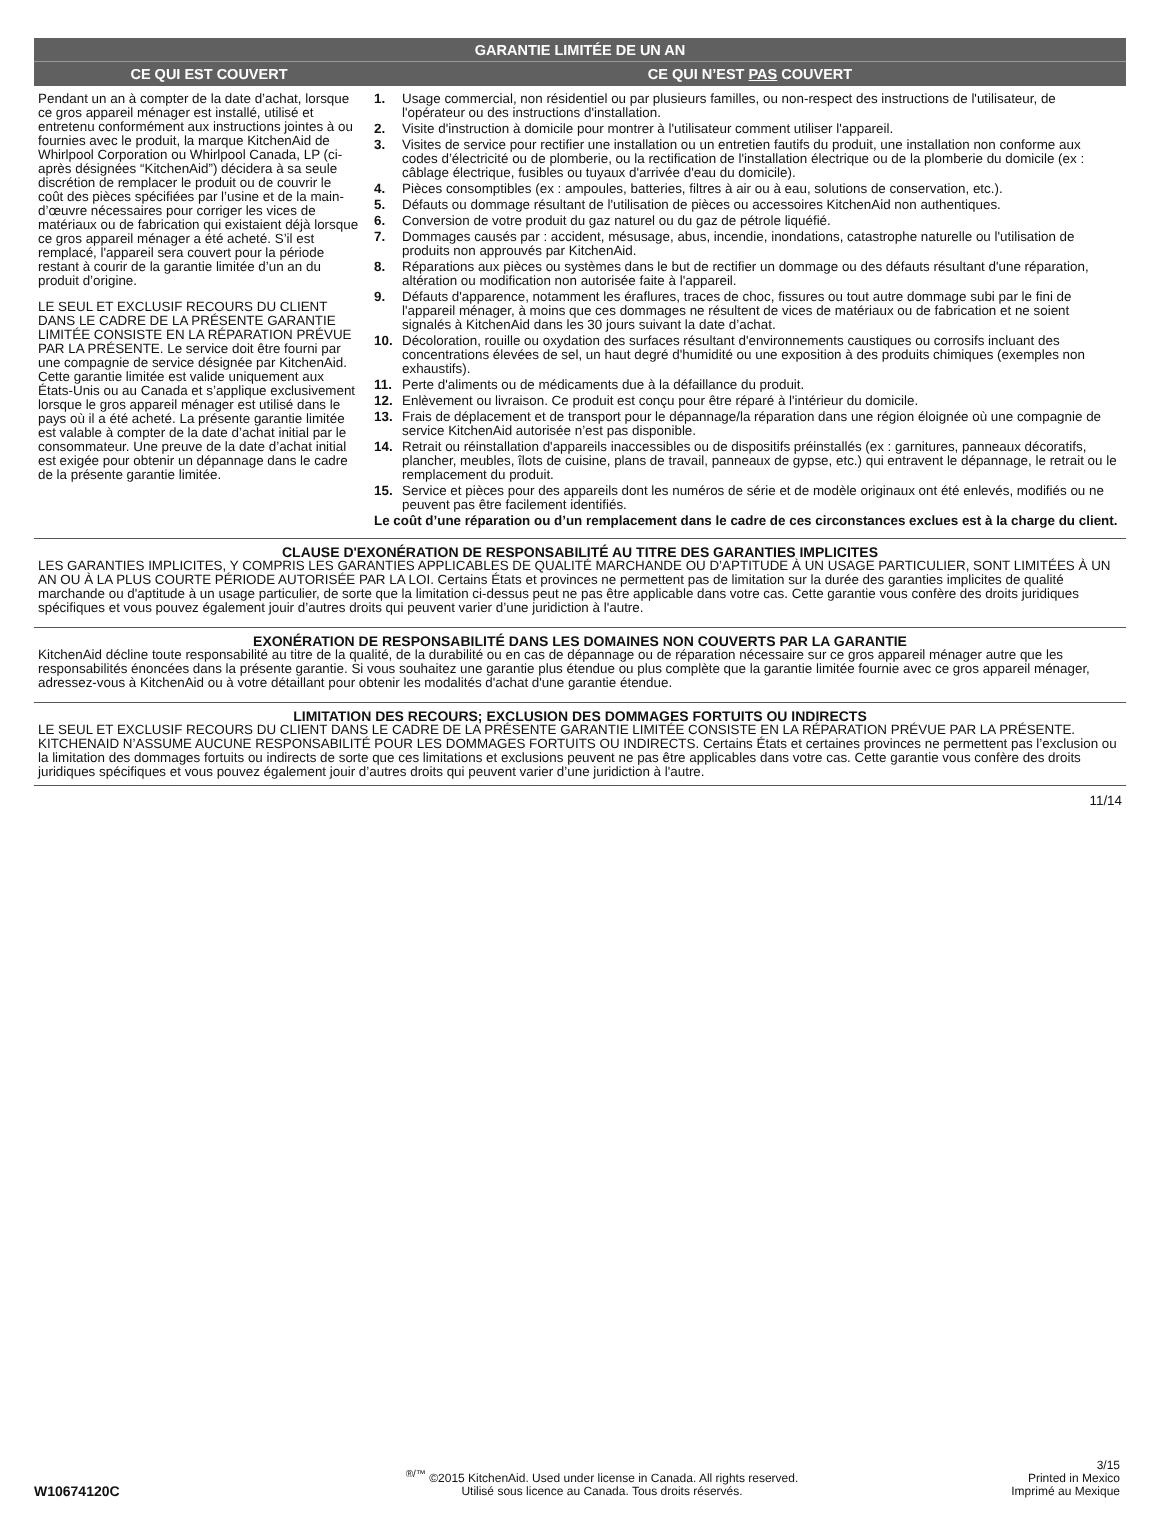GARANTIE LIMITÉE DE UN AN
CE QUI EST COUVERT CE QUI N’EST PAS COUVERT
Pendant un an à compter de la date d’achat, lorsque ce gros appareil ménager est installé, utilisé et entretenu conformément aux instructions jointes à ou fournies avec le produit, la marque KitchenAid de Whirlpool Corporation ou Whirlpool Canada, LP (ci-après désignées “KitchenAid”) décidera à sa seule discrétion de remplacer le produit ou de couvrir le coût des pièces spécifiées par l’usine et de la main-d’œuvre nécessaires pour corriger les vices de matériaux ou de fabrication qui existaient déjà lorsque ce gros appareil ménager a été acheté. S’il est remplacé, l'appareil sera couvert pour la période restant à courir de la garantie limitée d’un an du produit d’origine.
LE SEUL ET EXCLUSIF RECOURS DU CLIENT DANS LE CADRE DE LA PRÉSENTE GARANTIE LIMITÉE CONSISTE EN LA RÉPARATION PRÉVUE PAR LA PRÉSENTE. Le service doit être fourni par une compagnie de service désignée par KitchenAid. Cette garantie limitée est valide uniquement aux États-Unis ou au Canada et s’applique exclusivement lorsque le gros appareil ménager est utilisé dans le pays où il a été acheté. La présente garantie limitée est valable à compter de la date d’achat initial par le consommateur. Une preuve de la date d’achat initial est exigée pour obtenir un dépannage dans le cadre de la présente garantie limitée.
1. Usage commercial, non résidentiel ou par plusieurs familles, ou non-respect des instructions de l'utilisateur, de l'opérateur ou des instructions d'installation.
2. Visite d'instruction à domicile pour montrer à l'utilisateur comment utiliser l'appareil.
3. Visites de service pour rectifier une installation ou un entretien fautifs du produit, une installation non conforme aux codes d’électricité ou de plomberie, ou la rectification de l'installation électrique ou de la plomberie du domicile (ex : câblage électrique, fusibles ou tuyaux d'arrivée d'eau du domicile).
4. Pièces consomptibles (ex : ampoules, batteries, filtres à air ou à eau, solutions de conservation, etc.).
5. Défauts ou dommage résultant de l'utilisation de pièces ou accessoires KitchenAid non authentiques.
6. Conversion de votre produit du gaz naturel ou du gaz de pétrole liquéfié.
7. Dommages causés par : accident, mésusage, abus, incendie, inondations, catastrophe naturelle ou l'utilisation de produits non approuvés par KitchenAid.
8. Réparations aux pièces ou systèmes dans le but de rectifier un dommage ou des défauts résultant d'une réparation, altération ou modification non autorisée faite à l'appareil.
9. Défauts d'apparence, notamment les éraflures, traces de choc, fissures ou tout autre dommage subi par le fini de l'appareil ménager, à moins que ces dommages ne résultent de vices de matériaux ou de fabrication et ne soient signalés à KitchenAid dans les 30 jours suivant la date d’achat.
10. Décoloration, rouille ou oxydation des surfaces résultant d'environnements caustiques ou corrosifs incluant des concentrations élevées de sel, un haut degré d'humidité ou une exposition à des produits chimiques (exemples non exhaustifs).
11. Perte d'aliments ou de médicaments due à la défaillance du produit.
12. Enlèvement ou livraison. Ce produit est conçu pour être réparé à l'intérieur du domicile.
13. Frais de déplacement et de transport pour le dépannage/la réparation dans une région éloignée où une compagnie de service KitchenAid autorisée n’est pas disponible.
14. Retrait ou réinstallation d'appareils inaccessibles ou de dispositifs préinstallés (ex : garnitures, panneaux décoratifs, plancher, meubles, îlots de cuisine, plans de travail, panneaux de gypse, etc.) qui entravent le dépannage, le retrait ou le remplacement du produit.
15. Service et pièces pour des appareils dont les numéros de série et de modèle originaux ont été enlevés, modifiés ou ne peuvent pas être facilement identifiés.
Le coût d’une réparation ou d’un remplacement dans le cadre de ces circonstances exclues est à la charge du client.
CLAUSE D'EXONÉRATION DE RESPONSABILITÉ AU TITRE DES GARANTIES IMPLICITES
LES GARANTIES IMPLICITES, Y COMPRIS LES GARANTIES APPLICABLES DE QUALITÉ MARCHANDE OU D’APTITUDE À UN USAGE PARTICULIER, SONT LIMITÉES À UN AN OU À LA PLUS COURTE PÉRIODE AUTORISÉE PAR LA LOI. Certains États et provinces ne permettent pas de limitation sur la durée des garanties implicites de qualité marchande ou d'aptitude à un usage particulier, de sorte que la limitation ci-dessus peut ne pas être applicable dans votre cas. Cette garantie vous confère des droits juridiques spécifiques et vous pouvez également jouir d’autres droits qui peuvent varier d’une juridiction à l'autre.
EXONÉRATION DE RESPONSABILITÉ DANS LES DOMAINES NON COUVERTS PAR LA GARANTIE
KitchenAid décline toute responsabilité au titre de la qualité, de la durabilité ou en cas de dépannage ou de réparation nécessaire sur ce gros appareil ménager autre que les responsabilités énoncées dans la présente garantie. Si vous souhaitez une garantie plus étendue ou plus complète que la garantie limitée fournie avec ce gros appareil ménager, adressez-vous à KitchenAid ou à votre détaillant pour obtenir les modalités d'achat d'une garantie étendue.
LIMITATION DES RECOURS; EXCLUSION DES DOMMAGES FORTUITS OU INDIRECTS
LE SEUL ET EXCLUSIF RECOURS DU CLIENT DANS LE CADRE DE LA PRÉSENTE GARANTIE LIMITÉE CONSISTE EN LA RÉPARATION PRÉVUE PAR LA PRÉSENTE. KITCHENAID N’ASSUME AUCUNE RESPONSABILITÉ POUR LES DOMMAGES FORTUITS OU INDIRECTS. Certains États et certaines provinces ne permettent pas l’exclusion ou la limitation des dommages fortuits ou indirects de sorte que ces limitations et exclusions peuvent ne pas être applicables dans votre cas. Cette garantie vous confère des droits juridiques spécifiques et vous pouvez également jouir d’autres droits qui peuvent varier d’une juridiction à l'autre.
11/14
W10674120C
<sup>®/™</sup> ©2015 KitchenAid. Used under license in Canada. All rights reserved.
Utilisé sous licence au Canada. Tous droits réservés.
3/15
Printed in Mexico
Imprimé au Mexique